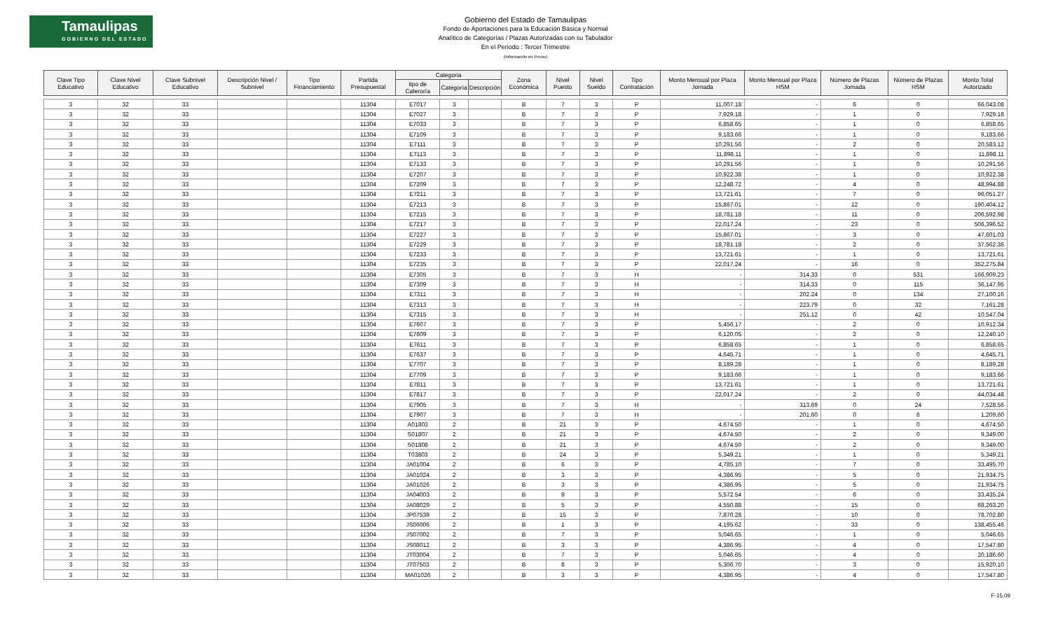Tamaulipas
GOBIERNO DEL ESTADO
Gobierno del Estado de Tamaulipas
Fondo de Aportaciones para la Educación Básica y Normal
Analítico de Categorías / Plazas Autorizadas con su Tabulador
En el Periodo : Tercer Trimestre
(Información en Pesos)
| Clave Tipo Educativo | Clave Nivel Educativo | Clave Subnivel Educativo | Descripción Nivel / Subnivel | Tipo Financiamiento | Partida Presupuestal | Categoria | | | Zona Económica | Nivel Puesto | Nivel Sueldo | Tipo Contratación | Monto Mensual por Plaza Jornada | Monto Mensual por Plaza HSM | Número de Plazas Jornada | Número de Plazas HSM | Monto Total Autorizado |
| --- | --- | --- | --- | --- | --- | --- | --- | --- | --- | --- | --- | --- | --- | --- | --- | --- | --- |
| | | | | | | tipo de Cateroría | Categoría | Descripción | | | | | | | | | |
| 3 | 32 | 33 | | | 11304 | E7017 | 3 | | B | 7 | 3 | P | 11,007.18 | - | 6 | 0 | 66,043.08 |
| 3 | 32 | 33 | | | 11304 | E7027 | 3 | | B | 7 | 3 | P | 7,929.18 | - | 1 | 0 | 7,929.18 |
| 3 | 32 | 33 | | | 11304 | E7033 | 3 | | B | 7 | 3 | P | 6,858.65 | - | 1 | 0 | 6,858.65 |
| 3 | 32 | 33 | | | 11304 | E7109 | 3 | | B | 7 | 3 | P | 9,183.66 | - | 1 | 0 | 9,183.66 |
| 3 | 32 | 33 | | | 11304 | E7111 | 3 | | B | 7 | 3 | P | 10,291.56 | - | 2 | 0 | 20,583.12 |
| 3 | 32 | 33 | | | 11304 | E7113 | 3 | | B | 7 | 3 | P | 11,898.11 | - | 1 | 0 | 11,898.11 |
| 3 | 32 | 33 | | | 11304 | E7133 | 3 | | B | 7 | 3 | P | 10,291.56 | - | 1 | 0 | 10,291.56 |
| 3 | 32 | 33 | | | 11304 | E7207 | 3 | | B | 7 | 3 | P | 10,922.38 | - | 1 | 0 | 10,922.38 |
| 3 | 32 | 33 | | | 11304 | E7209 | 3 | | B | 7 | 3 | P | 12,248.72 | - | 4 | 0 | 48,994.88 |
| 3 | 32 | 33 | | | 11304 | E7211 | 3 | | B | 7 | 3 | P | 13,721.61 | - | 7 | 0 | 96,051.27 |
| 3 | 32 | 33 | | | 11304 | E7213 | 3 | | B | 7 | 3 | P | 15,867.01 | - | 12 | 0 | 190,404.12 |
| 3 | 32 | 33 | | | 11304 | E7215 | 3 | | B | 7 | 3 | P | 18,781.18 | - | 11 | 0 | 206,592.98 |
| 3 | 32 | 33 | | | 11304 | E7217 | 3 | | B | 7 | 3 | P | 22,017.24 | - | 23 | 0 | 506,396.52 |
| 3 | 32 | 33 | | | 11304 | E7227 | 3 | | B | 7 | 3 | P | 15,867.01 | - | 3 | 0 | 47,601.03 |
| 3 | 32 | 33 | | | 11304 | E7229 | 3 | | B | 7 | 3 | P | 18,781.18 | - | 2 | 0 | 37,562.36 |
| 3 | 32 | 33 | | | 11304 | E7233 | 3 | | B | 7 | 3 | P | 13,721.61 | - | 1 | 0 | 13,721.61 |
| 3 | 32 | 33 | | | 11304 | E7235 | 3 | | B | 7 | 3 | P | 22,017.24 | - | 16 | 0 | 352,275.84 |
| 3 | 32 | 33 | | | 11304 | E7305 | 3 | | B | 7 | 3 | H | - | 314.33 | 0 | 531 | 166,909.23 |
| 3 | 32 | 33 | | | 11304 | E7309 | 3 | | B | 7 | 3 | H | - | 314.33 | 0 | 115 | 36,147.95 |
| 3 | 32 | 33 | | | 11304 | E7311 | 3 | | B | 7 | 3 | H | - | 202.24 | 0 | 134 | 27,100.16 |
| 3 | 32 | 33 | | | 11304 | E7313 | 3 | | B | 7 | 3 | H | - | 223.79 | 0 | 32 | 7,161.28 |
| 3 | 32 | 33 | | | 11304 | E7315 | 3 | | B | 7 | 3 | H | - | 251.12 | 0 | 42 | 10,547.04 |
| 3 | 32 | 33 | | | 11304 | E7607 | 3 | | B | 7 | 3 | P | 5,456.17 | - | 2 | 0 | 10,912.34 |
| 3 | 32 | 33 | | | 11304 | E7609 | 3 | | B | 7 | 3 | P | 6,120.05 | - | 2 | 0 | 12,240.10 |
| 3 | 32 | 33 | | | 11304 | E7611 | 3 | | B | 7 | 3 | P | 6,858.65 | - | 1 | 0 | 6,858.65 |
| 3 | 32 | 33 | | | 11304 | E7637 | 3 | | B | 7 | 3 | P | 4,645.71 | - | 1 | 0 | 4,645.71 |
| 3 | 32 | 33 | | | 11304 | E7707 | 3 | | B | 7 | 3 | P | 8,189.28 | - | 1 | 0 | 8,189.28 |
| 3 | 32 | 33 | | | 11304 | E7709 | 3 | | B | 7 | 3 | P | 9,183.66 | - | 1 | 0 | 9,183.66 |
| 3 | 32 | 33 | | | 11304 | E7811 | 3 | | B | 7 | 3 | P | 13,721.61 | - | 1 | 0 | 13,721.61 |
| 3 | 32 | 33 | | | 11304 | E7817 | 3 | | B | 7 | 3 | P | 22,017.24 | - | 2 | 0 | 44,034.48 |
| 3 | 32 | 33 | | | 11304 | E7905 | 3 | | B | 7 | 3 | H | - | 313.69 | 0 | 24 | 7,528.56 |
| 3 | 32 | 33 | | | 11304 | E7907 | 3 | | B | 7 | 3 | H | - | 201.60 | 0 | 6 | 1,209.60 |
| 3 | 32 | 33 | | | 11304 | A01803 | 2 | | B | 21 | 3 | P | 4,674.50 | - | 1 | 0 | 4,674.50 |
| 3 | 32 | 33 | | | 11304 | S01807 | 2 | | B | 21 | 3 | P | 4,674.50 | - | 2 | 0 | 9,349.00 |
| 3 | 32 | 33 | | | 11304 | S01808 | 2 | | B | 21 | 3 | P | 4,674.50 | - | 2 | 0 | 9,349.00 |
| 3 | 32 | 33 | | | 11304 | T03803 | 2 | | B | 24 | 3 | P | 5,349.21 | - | 1 | 0 | 5,349.21 |
| 3 | 32 | 33 | | | 11304 | JA01004 | 2 | | B | 6 | 3 | P | 4,785.10 | - | 7 | 0 | 33,495.70 |
| 3 | 32 | 33 | | | 11304 | JA01024 | 2 | | B | 3 | 3 | P | 4,386.95 | - | 5 | 0 | 21,934.75 |
| 3 | 32 | 33 | | | 11304 | JA01026 | 2 | | B | 3 | 3 | P | 4,386.95 | - | 5 | 0 | 21,934.75 |
| 3 | 32 | 33 | | | 11304 | JA04003 | 2 | | B | 9 | 3 | P | 5,572.54 | - | 6 | 0 | 33,435.24 |
| 3 | 32 | 33 | | | 11304 | JA08029 | 2 | | B | 5 | 3 | P | 4,550.88 | - | 15 | 0 | 68,263.20 |
| 3 | 32 | 33 | | | 11304 | JP07539 | 2 | | B | 15 | 3 | P | 7,870.28 | - | 10 | 0 | 78,702.80 |
| 3 | 32 | 33 | | | 11304 | JS06006 | 2 | | B | 1 | 3 | P | 4,195.62 | - | 33 | 0 | 138,455.46 |
| 3 | 32 | 33 | | | 11304 | JS07002 | 2 | | B | 7 | 3 | P | 5,046.65 | - | 1 | 0 | 5,046.65 |
| 3 | 32 | 33 | | | 11304 | JS08012 | 2 | | B | 3 | 3 | P | 4,386.95 | - | 4 | 0 | 17,547.80 |
| 3 | 32 | 33 | | | 11304 | JT03004 | 2 | | B | 7 | 3 | P | 5,046.65 | - | 4 | 0 | 20,186.60 |
| 3 | 32 | 33 | | | 11304 | JT07503 | 2 | | B | 8 | 3 | P | 5,306.70 | - | 3 | 0 | 15,920.10 |
| 3 | 32 | 33 | | | 11304 | MA01026 | 2 | | B | 3 | 3 | P | 4,386.95 | - | 4 | 0 | 17,547.80 |
F-15.09